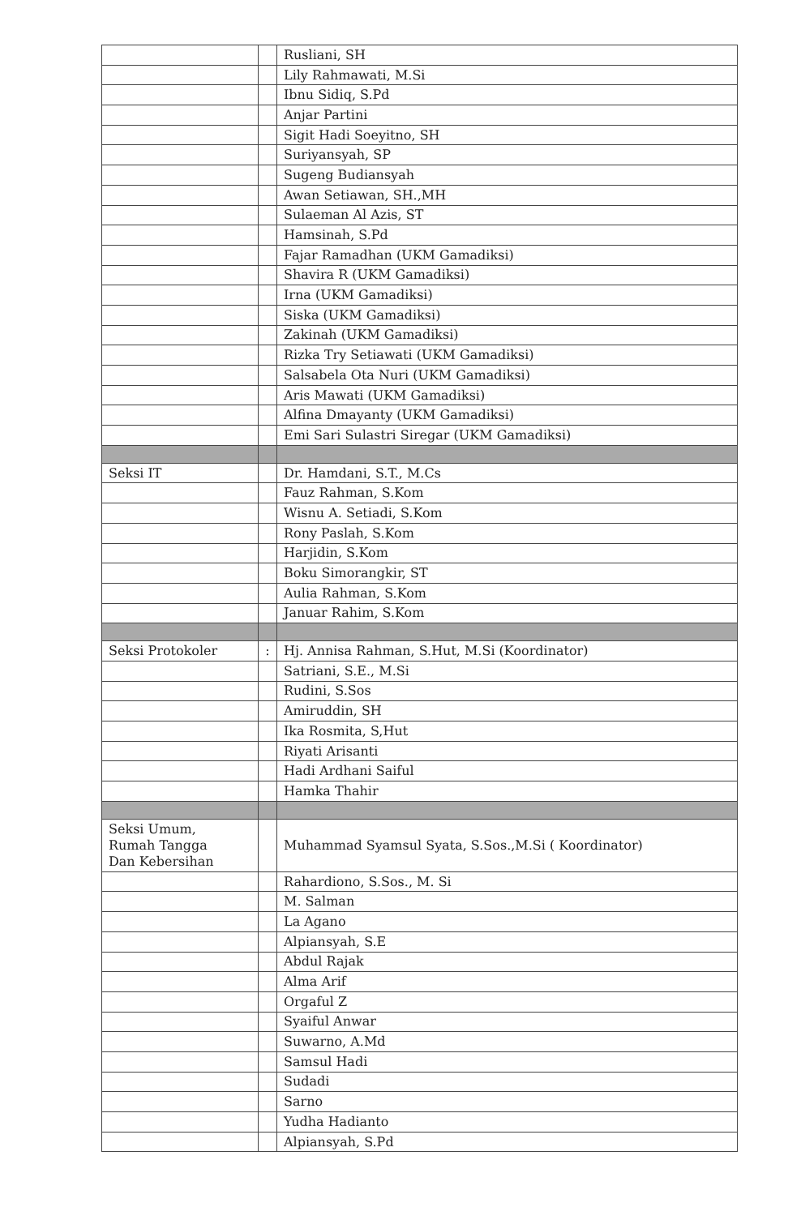| | | Rusliani, SH |
| | | Lily Rahmawati, M.Si |
| | | Ibnu Sidiq, S.Pd |
| | | Anjar Partini |
| | | Sigit Hadi Soeyitno, SH |
| | | Suriyansyah, SP |
| | | Sugeng Budiansyah |
| | | Awan Setiawan, SH.,MH |
| | | Sulaeman Al Azis, ST |
| | | Hamsinah, S.Pd |
| | | Fajar Ramadhan (UKM Gamadiksi) |
| | | Shavira R (UKM Gamadiksi) |
| | | Irna (UKM Gamadiksi) |
| | | Siska (UKM Gamadiksi) |
| | | Zakinah (UKM Gamadiksi) |
| | | Rizka Try Setiawati (UKM Gamadiksi) |
| | | Salsabela Ota Nuri (UKM Gamadiksi) |
| | | Aris Mawati (UKM Gamadiksi) |
| | | Alfina Dmayanty (UKM Gamadiksi) |
| | | Emi Sari Sulastri Siregar (UKM Gamadiksi) |
| Seksi IT | | Dr. Hamdani, S.T., M.Cs |
| | | Fauz Rahman, S.Kom |
| | | Wisnu A. Setiadi, S.Kom |
| | | Rony Paslah, S.Kom |
| | | Harjidin, S.Kom |
| | | Boku Simorangkir, ST |
| | | Aulia Rahman, S.Kom |
| | | Januar Rahim, S.Kom |
| Seksi Protokoler | : | Hj. Annisa Rahman, S.Hut, M.Si (Koordinator) |
| | | Satriani, S.E., M.Si |
| | | Rudini, S.Sos |
| | | Amiruddin, SH |
| | | Ika Rosmita, S,Hut |
| | | Riyati Arisanti |
| | | Hadi Ardhani Saiful |
| | | Hamka Thahir |
| Seksi Umum, Rumah Tangga Dan Kebersihan | | Muhammad Syamsul Syata, S.Sos.,M.Si ( Koordinator) |
| | | Rahardiono, S.Sos., M. Si |
| | | M. Salman |
| | | La Agano |
| | | Alpiansyah, S.E |
| | | Abdul Rajak |
| | | Alma Arif |
| | | Orgaful Z |
| | | Syaiful Anwar |
| | | Suwarno, A.Md |
| | | Samsul Hadi |
| | | Sudadi |
| | | Sarno |
| | | Yudha Hadianto |
| | | Alpiansyah, S.Pd |